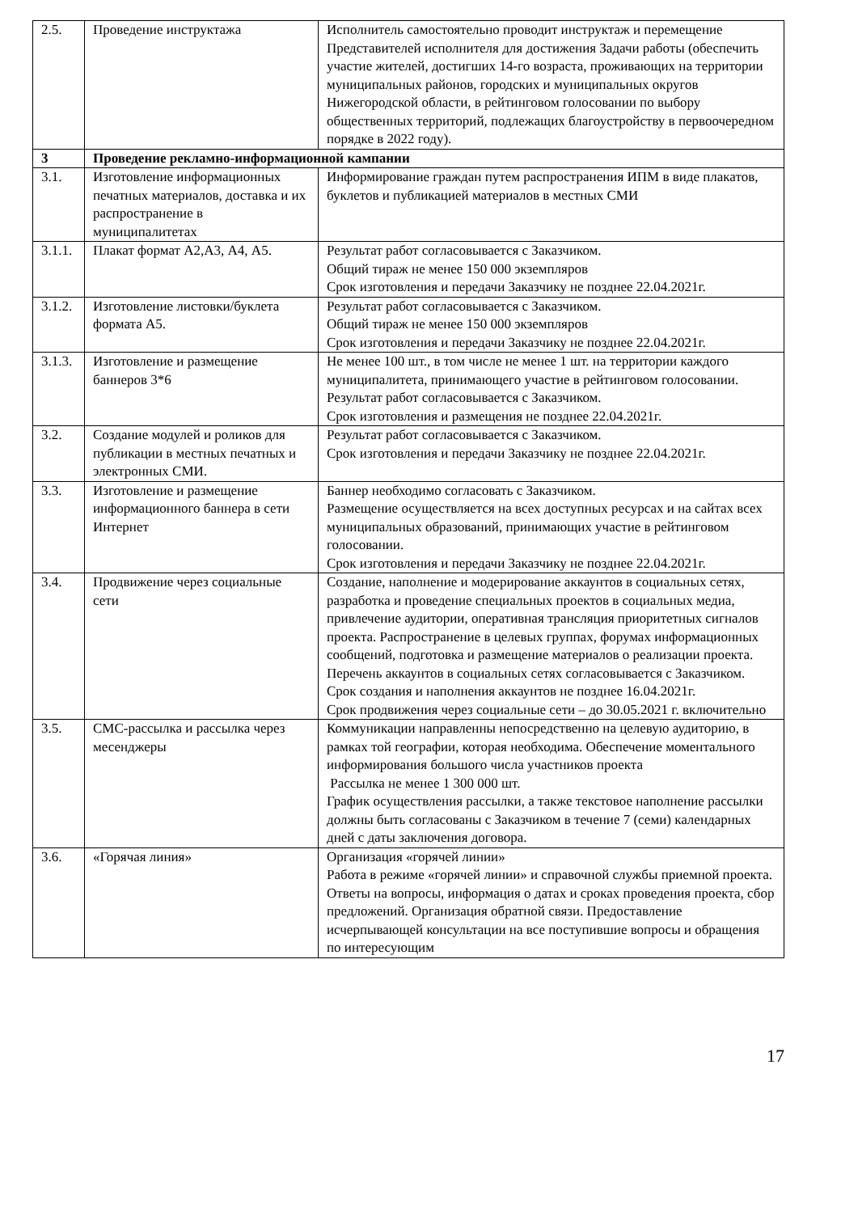| 2.5. | Проведение инструктажа | Исполнитель самостоятельно проводит инструктаж и перемещение Представителей исполнителя для достижения Задачи работы (обеспечить участие жителей, достигших 14-го возраста, проживающих на территории муниципальных районов, городских и муниципальных округов Нижегородской области, в рейтинговом голосовании по выбору общественных территорий, подлежащих благоустройству в первоочередном порядке в 2022 году). |
| 3 | Проведение рекламно-информационной кампании | |
| 3.1. | Изготовление информационных печатных материалов, доставка и их распространение в муниципалитетах | Информирование граждан путем распространения ИПМ в виде плакатов, буклетов и публикацией материалов в местных СМИ |
| 3.1.1. | Плакат формат А2,А3, А4, А5. | Результат работ согласовывается с Заказчиком. Общий тираж не менее 150 000 экземпляров Срок изготовления и передачи Заказчику не позднее 22.04.2021г. |
| 3.1.2. | Изготовление листовки/буклета формата А5. | Результат работ согласовывается с Заказчиком. Общий тираж не менее 150 000 экземпляров Срок изготовления и передачи Заказчику не позднее 22.04.2021г. |
| 3.1.3. | Изготовление и размещение баннеров 3*6 | Не менее 100 шт., в том числе не менее 1 шт. на территории каждого муниципалитета, принимающего участие в рейтинговом голосовании. Результат работ согласовывается с Заказчиком. Срок изготовления и размещения не позднее 22.04.2021г. |
| 3.2. | Создание модулей и роликов для публикации в местных печатных и электронных СМИ. | Результат работ согласовывается с Заказчиком. Срок изготовления и передачи Заказчику не позднее 22.04.2021г. |
| 3.3. | Изготовление и размещение информационного баннера в сети Интернет | Баннер необходимо согласовать с Заказчиком. Размещение осуществляется на всех доступных ресурсах и на сайтах всех муниципальных образований, принимающих участие в рейтинговом голосовании. Срок изготовления и передачи Заказчику не позднее 22.04.2021г. |
| 3.4. | Продвижение через социальные сети | Создание, наполнение и модерирование аккаунтов в социальных сетях, разработка и проведение специальных проектов в социальных медиа, привлечение аудитории, оперативная трансляция приоритетных сигналов проекта. Распространение в целевых группах, форумах информационных сообщений, подготовка и размещение материалов о реализации проекта. Перечень аккаунтов в социальных сетях согласовывается с Заказчиком. Срок создания и наполнения аккаунтов не позднее 16.04.2021г. Срок продвижения через социальные сети – до 30.05.2021 г. включительно |
| 3.5. | СМС-рассылка и рассылка через месенджеры | Коммуникации направленны непосредственно на целевую аудиторию, в рамках той географии, которая необходима. Обеспечение моментального информирования большого числа участников проекта Рассылка не менее 1 300 000 шт. График осуществления рассылки, а также текстовое наполнение рассылки должны быть согласованы с Заказчиком в течение 7 (семи) календарных дней с даты заключения договора. |
| 3.6. | «Горячая линия» | Организация «горячей линии» Работа в режиме «горячей линии» и справочной службы приемной проекта. Ответы на вопросы, информация о датах и сроках проведения проекта, сбор предложений. Организация обратной связи. Предоставление исчерпывающей консультации на все поступившие вопросы и обращения по интересующим |
17